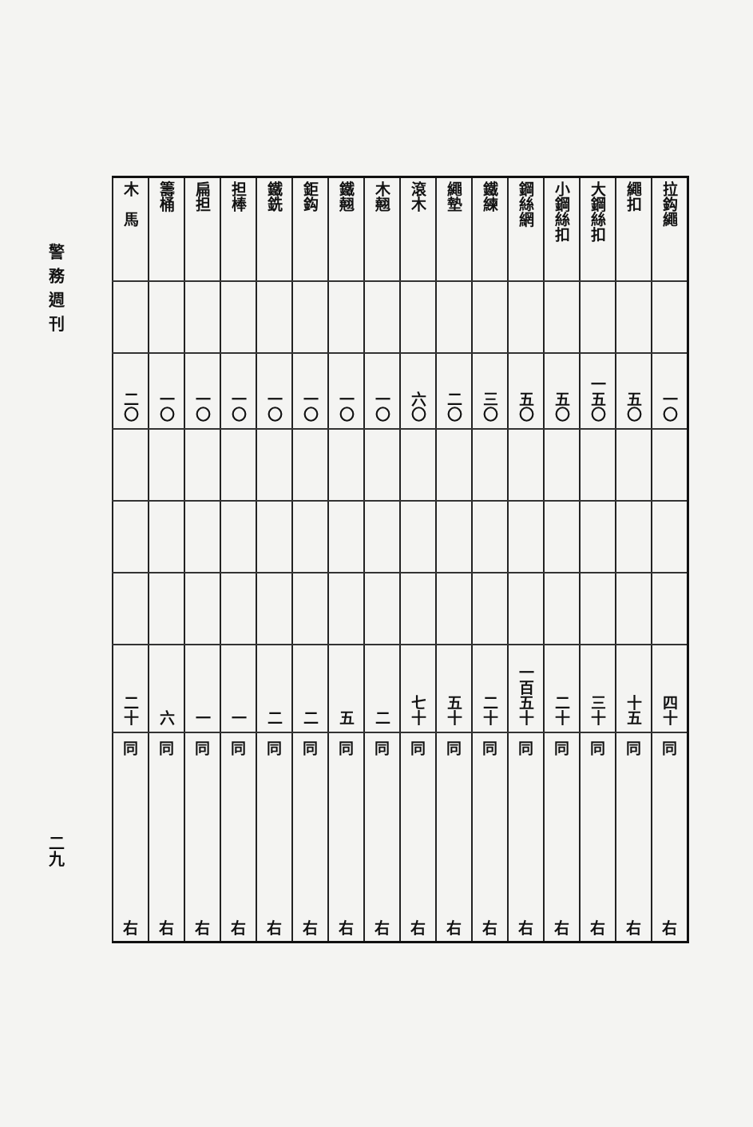警務週刊
二九
| 木 馬 | 籌桶 | 扁担 | 担棒 | 鐵銑 | 鉅鈎 | 鐵翹 | 木翹 | 滾木 | 繩墊 | 鐵練 | 鋼絲網 | 小鋼絲扣 | 大鋼絲扣 | 繩扣 | 拉鈎繩 |
| 二〇 | 一〇 | 一〇 | 一〇 | 一〇 | 一〇 | 一〇 | 一〇 | 六〇 | 二〇 | 三〇 | 五〇 | 五〇 | 一五〇 | 五〇 | 一〇 |
| 二十 | 六 | 一 | 一 | 二 | 二 | 五 | 二 | 七十 | 五十 | 二十 | 一百五十 | 二十 | 三十 | 十五 | 四十 |
| 同 右 | 同 右 | 同 右 | 同 右 | 同 右 | 同 右 | 同 右 | 同 右 | 同 右 | 同 右 | 同 右 | 同 右 | 同 右 | 同 右 | 同 右 | 同 右 |